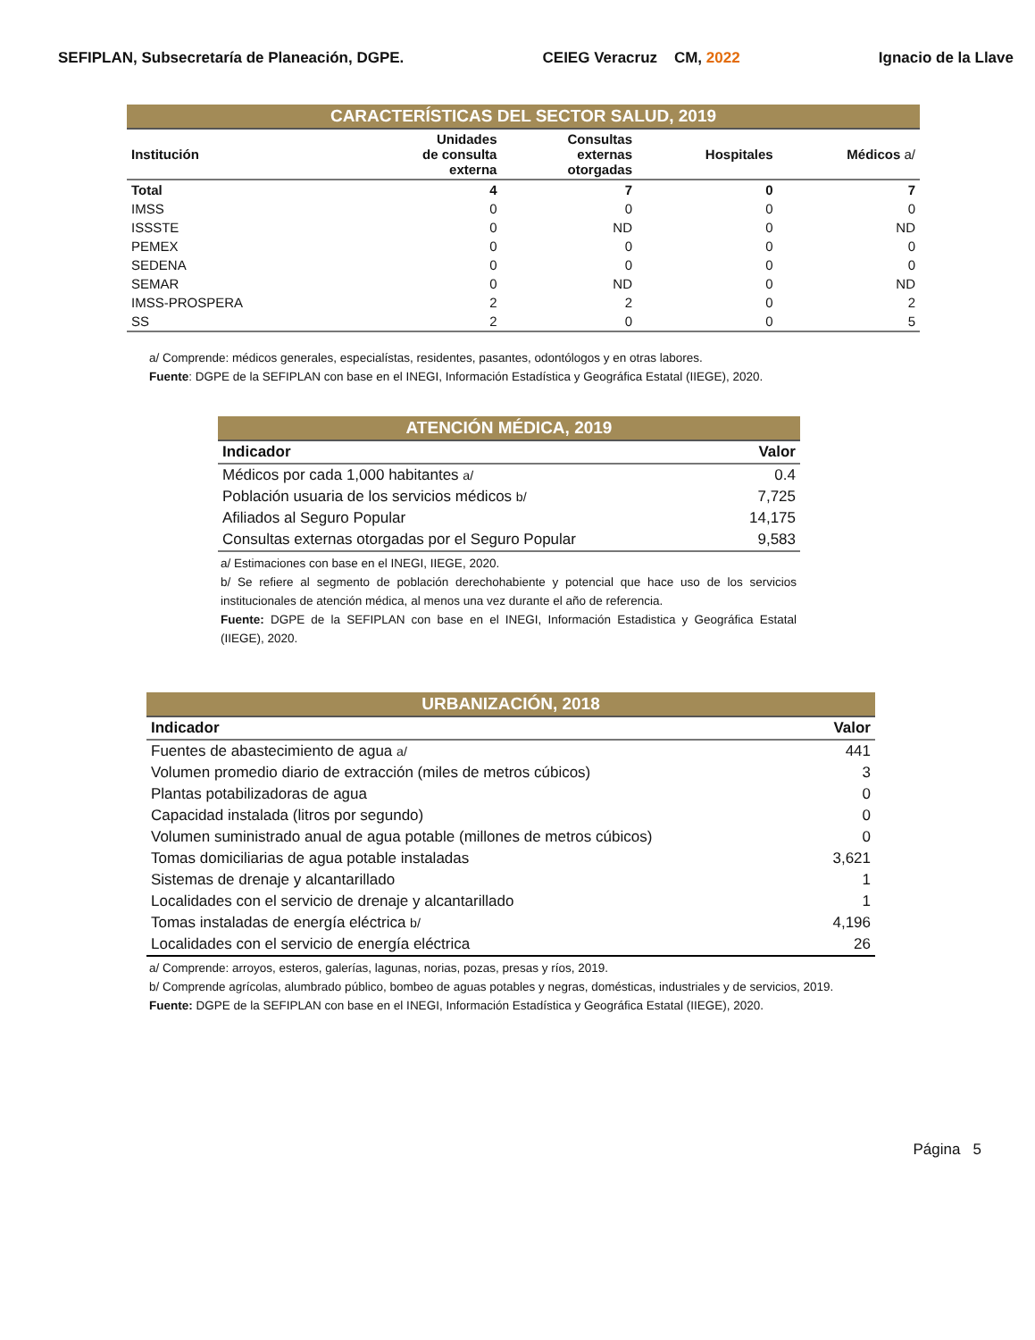SEFIPLAN, Subsecretaría de Planeación, DGPE. CEIEG Veracruz CM, 2022 Ignacio de la Llave
| CARACTERÍSTICAS DEL SECTOR SALUD, 2019 | | | | |
| Institución | Unidades de consulta externa | Consultas externas otorgadas | Hospitales | Médicos a/ |
| Total | 4 | 7 | 0 | 7 |
| IMSS | 0 | 0 | 0 | 0 |
| ISSSTE | 0 | ND | 0 | ND |
| PEMEX | 0 | 0 | 0 | 0 |
| SEDENA | 0 | 0 | 0 | 0 |
| SEMAR | 0 | ND | 0 | ND |
| IMSS-PROSPERA | 2 | 2 | 0 | 2 |
| SS | 2 | 0 | 0 | 5 |
a/ Comprende: médicos generales, especialístas, residentes, pasantes, odontólogos y en otras labores.
Fuente: DGPE de la SEFIPLAN con base en el INEGI, Información Estadística y Geográfica Estatal (IIEGE), 2020.
| ATENCIÓN MÉDICA, 2019 | |
| Indicador | Valor |
| Médicos por cada 1,000 habitantes a/ | 0.4 |
| Población usuaria de los servicios médicos b/ | 7,725 |
| Afiliados al Seguro Popular | 14,175 |
| Consultas externas otorgadas por el Seguro Popular | 9,583 |
a/ Estimaciones con base en el INEGI, IIEGE, 2020.
b/ Se refiere al segmento de población derechohabiente y potencial que hace uso de los servicios institucionales de atención médica, al menos una vez durante el año de referencia.
Fuente: DGPE de la SEFIPLAN con base en el INEGI, Información Estadistica y Geográfica Estatal (IIEGE), 2020.
| URBANIZACIÓN, 2018 | |
| Indicador | Valor |
| Fuentes de abastecimiento de agua a/ | 441 |
| Volumen promedio diario de extracción (miles de metros cúbicos) | 3 |
| Plantas potabilizadoras de agua | 0 |
| Capacidad instalada (litros por segundo) | 0 |
| Volumen suministrado anual de agua potable (millones de metros cúbicos) | 0 |
| Tomas domiciliarias de agua potable instaladas | 3,621 |
| Sistemas de drenaje y alcantarillado | 1 |
| Localidades con el servicio de drenaje y alcantarillado | 1 |
| Tomas instaladas de energía eléctrica b/ | 4,196 |
| Localidades con el servicio de energía eléctrica | 26 |
a/ Comprende: arroyos, esteros, galerías, lagunas, norias, pozas, presas y ríos, 2019.
b/ Comprende agrícolas, alumbrado público, bombeo de aguas potables y negras, domésticas, industriales y de servicios, 2019.
Fuente: DGPE de la SEFIPLAN con base en el INEGI, Información Estadística y Geográfica Estatal (IIEGE), 2020.
Página 5